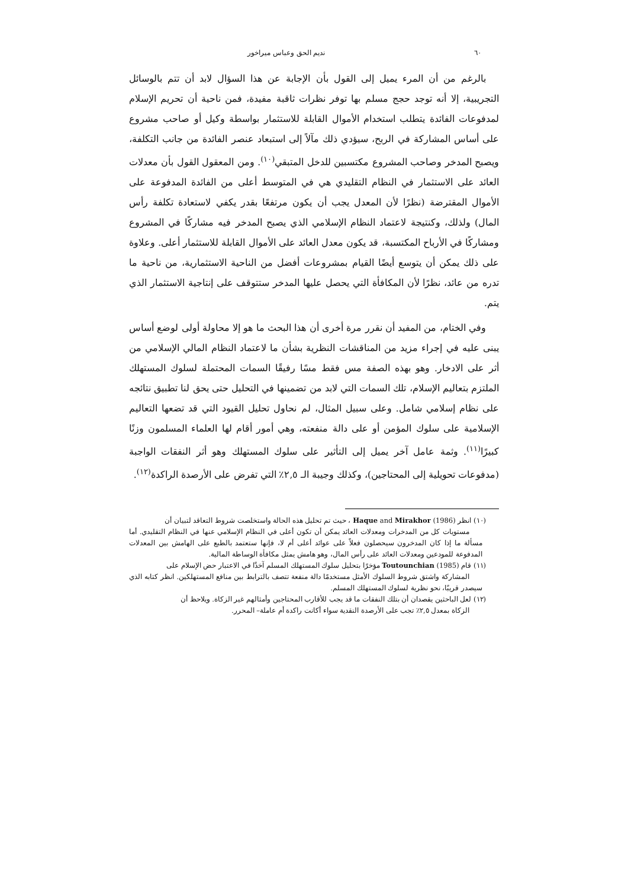٦٠ نديم الحق وعباس ميراخور
بالرغم من أن المرء يميل إلى القول بأن الإجابة عن هذا السؤال لابد أن تتم بالوسائل التجريبية، إلا أنه توجد حجج مسلم بها توفر نظرات ثاقبة مفيدة، فمن ناحية أن تحريم الإسلام لمدفوعات الفائدة يتطلب استخدام الأموال القابلة للاستثمار بواسطة وكيل أو صاحب مشروع على أساس المشاركة في الربح، سيؤدي ذلك مآلاً إلى استبعاد عنصر الفائدة من جانب التكلفة، ويصبح المدخر وصاحب المشروع مكتسبين للدخل المتبقي<sup>(١٠)</sup>. ومن المعقول القول بأن معدلات العائد على الاستثمار في النظام التقليدي هي في المتوسط أعلى من الفائدة المدفوعة على الأموال المقترضة (نظرًا لأن المعدل يجب أن يكون مرتفعًا بقدر يكفي لاستعادة تكلفة رأس المال) ولذلك، وكنتيجة لاعتماد النظام الإسلامي الذي يصبح المدخر فيه مشاركًا في المشروع ومشاركًا في الأرباح المكتسبة، قد يكون معدل العائد على الأموال القابلة للاستثمار أعلى. وعلاوة على ذلك يمكن أن يتوسع أيضًا القيام بمشروعات أفضل من الناحية الاستثمارية، من ناحية ما تدره من عائد، نظرًا لأن المكافأة التي يحصل عليها المدخر ستتوقف على إنتاجية الاستثمار الذي يتم.
وفي الختام، من المفيد أن نقرر مرة أخرى أن هذا البحث ما هو إلا محاولة أولى لوضع أساس يبنى عليه في إجراء مزيد من المناقشات النظرية بشأن ما لاعتماد النظام المالي الإسلامي من أثر على الادخار. وهو بهذه الصفة مس فقط مسًا رفيقًا السمات المحتملة لسلوك المستهلك الملتزم بتعاليم الإسلام، تلك السمات التي لابد من تضمينها في التحليل حتى يحق لنا تطبيق نتائجه على نظام إسلامي شامل. وعلى سبيل المثال، لم نحاول تحليل القيود التي قد تضعها التعاليم الإسلامية على سلوك المؤمن أو على دالة منفعته، وهي أمور أقام لها العلماء المسلمون وزنًا كبيرًا<sup>(١١)</sup>. وثمة عامل آخر يميل إلى التأثير على سلوك المستهلك وهو أثر النفقات الواجبة (مدفوعات تحويلية إلى المحتاجين)، وكذلك وجيبة الـ ٢,٥٪ التي تفرض على الأرصدة الراكدة<sup>(١٢)</sup>.
(١٠) انظر Haque and Mirakhor (1986) ، حيث تم تحليل هذه الحالة واستخلصت شروط التعاقد لتبيان أن
مستويات كل من المدخرات ومعدلات العائد يمكن أن تكون أعلى في النظام الإسلامي عنها في النظام التقليدي. أما مسألة ما إذا كان المدخرون سيحصلون فعلاً على عوائد أعلى أم لا، فإنها ستعتمد بالطبع على الهامش بين المعدلات المدفوعة للمودعين ومعدلات العائد على رأس المال، وهو هامش يمثل مكافأة الوساطة المالية.
(١١) قام Toutounchian (1985) مؤخرًا بتحليل سلوك المستهلك المسلم آخذًا في الاعتبار حض الإسلام على
المشاركة واشتق شروط السلوك الأمثل مستخدمًا دالة منفعة تتصف بالترابط بين منافع المستهلكين. انظر كتابه الذي سيصدر قريبًا، نحو نظرية لسلوك المستهلك المسلم.
(١٢) لعل الباحثين يقصدان أن بتلك النفقات ما قد يجب للأقارب المحتاجين وأمثالهم غير الزكاة. ويلاحظ أن
الزكاة بمعدل ٢,٥٪ تجب على الأرصدة النقدية سواء أكانت راكدة أم عاملة– المحرر.